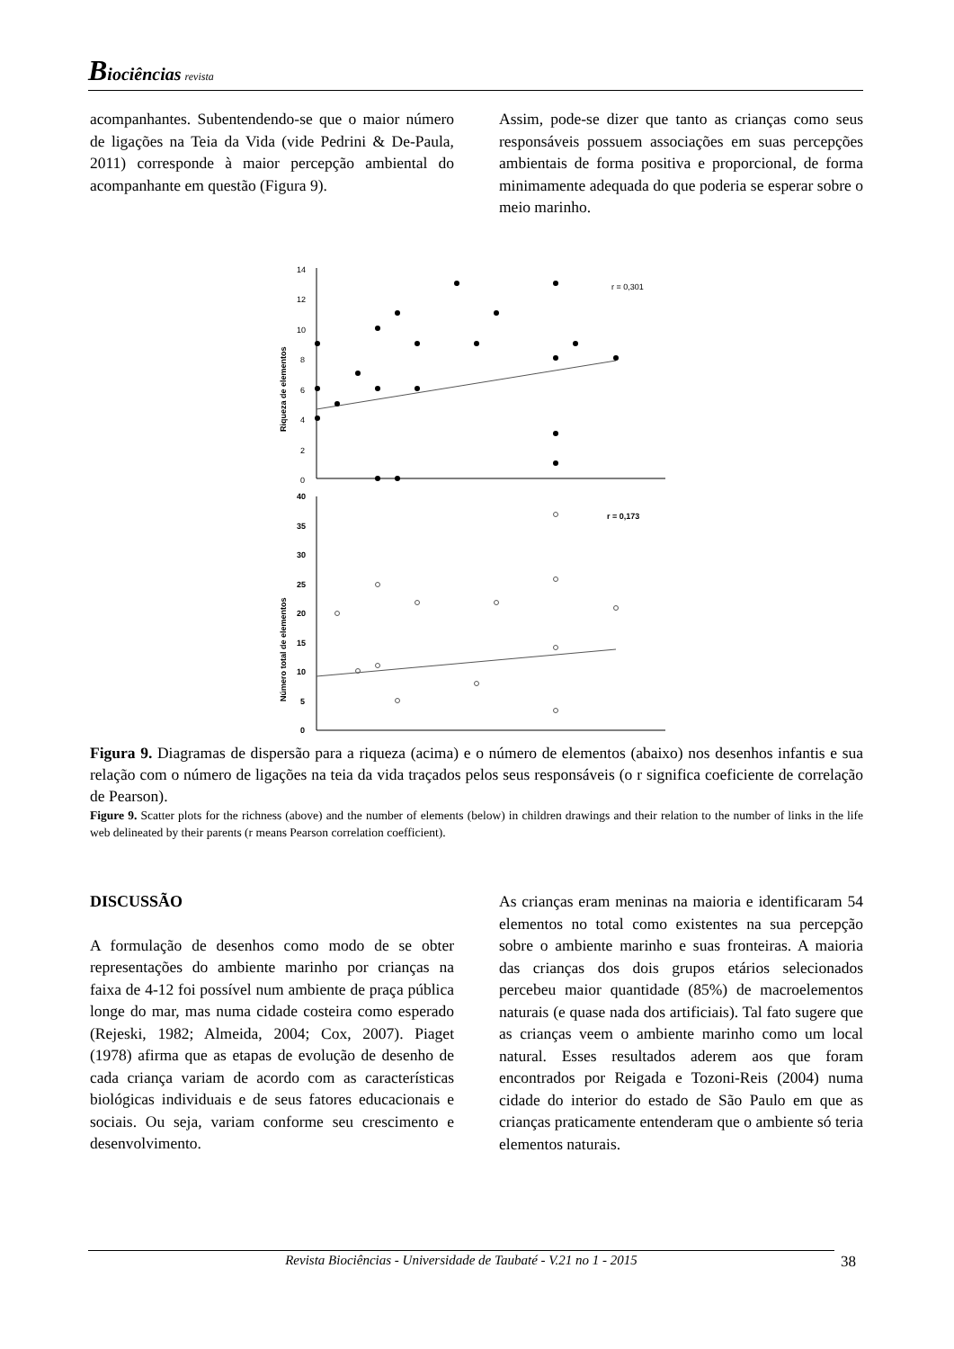Biociências revista
acompanhantes. Subentendendo-se que o maior número de ligações na Teia da Vida (vide Pedrini & De-Paula, 2011) corresponde à maior percepção ambiental do acompanhante em questão (Figura 9).
Assim, pode-se dizer que tanto as crianças como seus responsáveis possuem associações em suas percepções ambientais de forma positiva e proporcional, de forma minimamente adequada do que poderia se esperar sobre o meio marinho.
14
12
10
8
6
4
2
0
r = 0,301
Riqueza de elementos
40
35
30
25
20
15
10
5
0
r = 0,173
Número total de elementos
Figura 9. Diagramas de dispersão para a riqueza (acima) e o número de elementos (abaixo) nos desenhos infantis e sua relação com o número de ligações na teia da vida traçados pelos seus responsáveis (o r significa coeficiente de correlação de Pearson).
Figure 9. Scatter plots for the richness (above) and the number of elements (below) in children drawings and their relation to the number of links in the life web delineated by their parents (r means Pearson correlation coefficient).
DISCUSSÃO
A formulação de desenhos como modo de se obter representações do ambiente marinho por crianças na faixa de 4-12 foi possível num ambiente de praça pública longe do mar, mas numa cidade costeira como esperado (Rejeski, 1982; Almeida, 2004; Cox, 2007). Piaget (1978) afirma que as etapas de evolução de desenho de cada criança variam de acordo com as características biológicas individuais e de seus fatores educacionais e sociais. Ou seja, variam conforme seu crescimento e desenvolvimento.
As crianças eram meninas na maioria e identificaram 54 elementos no total como existentes na sua percepção sobre o ambiente marinho e suas fronteiras. A maioria das crianças dos dois grupos etários selecionados percebeu maior quantidade (85%) de macroelementos naturais (e quase nada dos artificiais). Tal fato sugere que as crianças veem o ambiente marinho como um local natural. Esses resultados aderem aos que foram encontrados por Reigada e Tozoni-Reis (2004) numa cidade do interior do estado de São Paulo em que as crianças praticamente entenderam que o ambiente só teria elementos naturais.
Revista Biociências - Universidade de Taubaté - V.21 no 1 - 2015 38